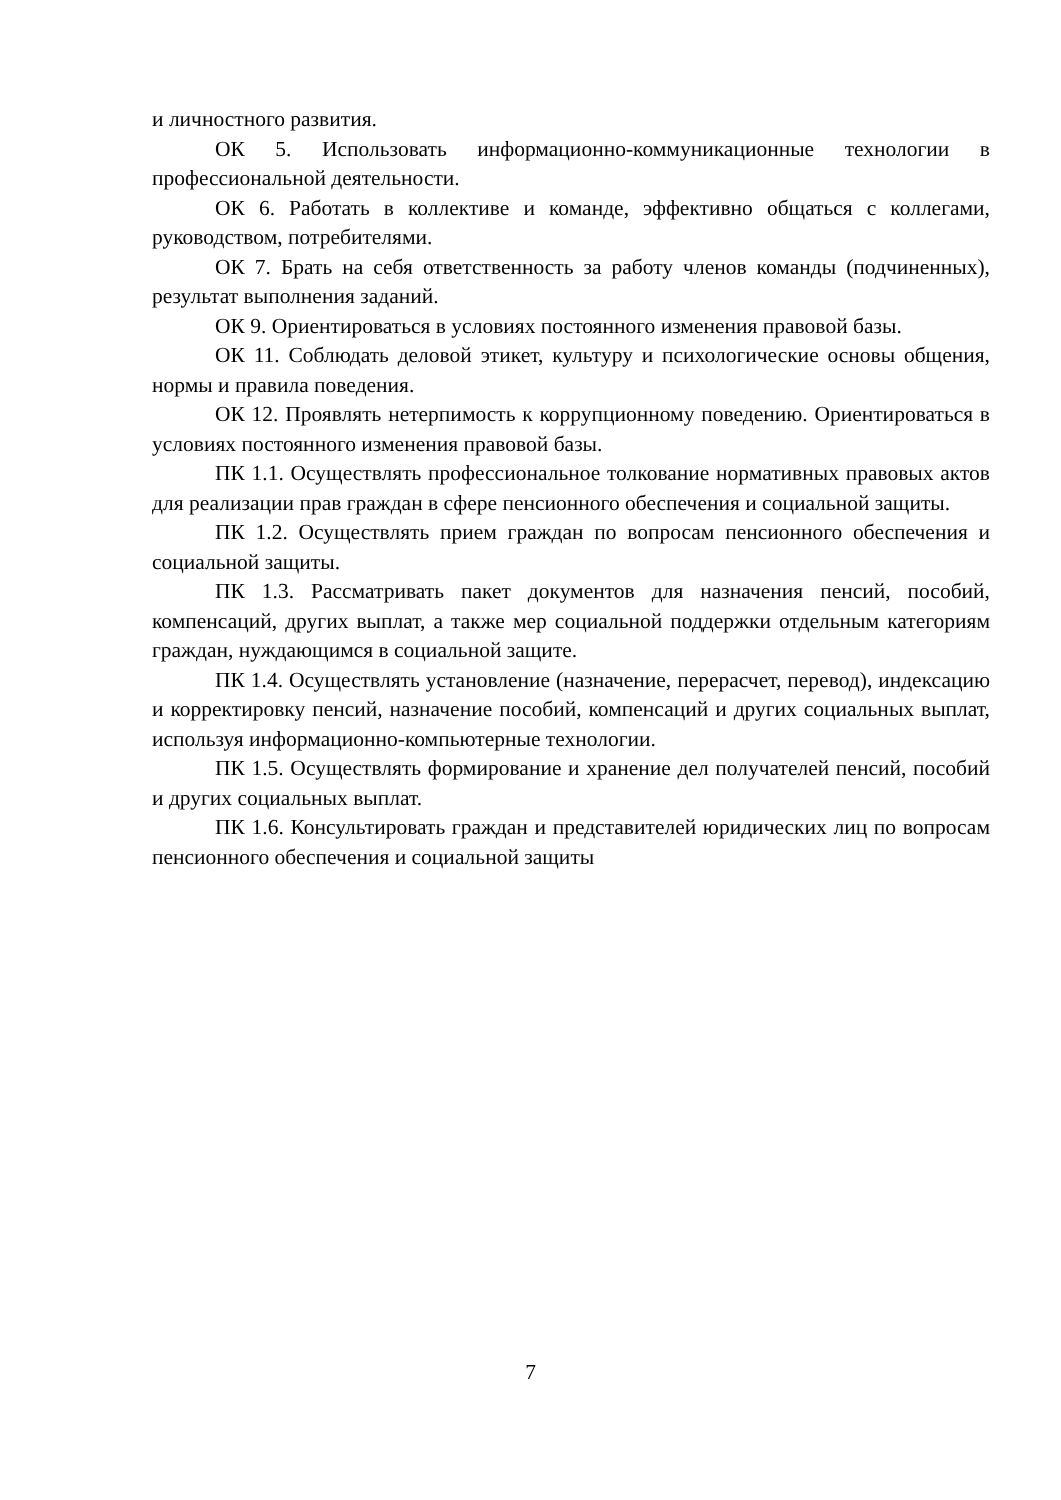и личностного развития.
ОК 5. Использовать информационно-коммуникационные технологии в профессиональной деятельности.
ОК 6. Работать в коллективе и команде, эффективно общаться с коллегами, руководством, потребителями.
ОК 7. Брать на себя ответственность за работу членов команды (подчиненных), результат выполнения заданий.
ОК 9. Ориентироваться в условиях постоянного изменения правовой базы.
ОК 11. Соблюдать деловой этикет, культуру и психологические основы общения, нормы и правила поведения.
ОК 12. Проявлять нетерпимость к коррупционному поведению. Ориентироваться в условиях постоянного изменения правовой базы.
ПК 1.1. Осуществлять профессиональное толкование нормативных правовых актов для реализации прав граждан в сфере пенсионного обеспечения и социальной защиты.
ПК 1.2. Осуществлять прием граждан по вопросам пенсионного обеспечения и социальной защиты.
ПК 1.3. Рассматривать пакет документов для назначения пенсий, пособий, компенсаций, других выплат, а также мер социальной поддержки отдельным категориям граждан, нуждающимся в социальной защите.
ПК 1.4. Осуществлять установление (назначение, перерасчет, перевод), индексацию и корректировку пенсий, назначение пособий, компенсаций и других социальных выплат, используя информационно-компьютерные технологии.
ПК 1.5. Осуществлять формирование и хранение дел получателей пенсий, пособий и других социальных выплат.
ПК 1.6. Консультировать граждан и представителей юридических лиц по вопросам пенсионного обеспечения и социальной защиты
7